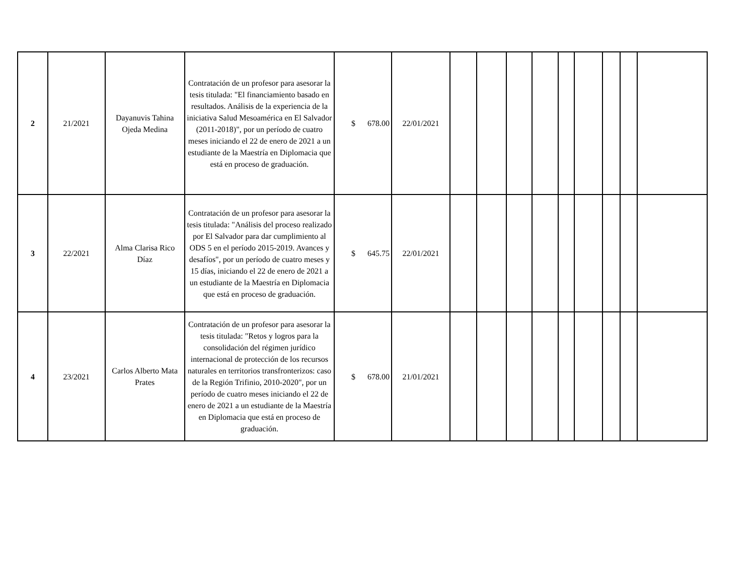| 2 | 21/2021 | Dayanuvis Tahina Ojeda Medina | Contratación de un profesor para asesorar la tesis titulada: "El financiamiento basado en resultados. Análisis de la experiencia de la iniciativa Salud Mesoamérica en El Salvador (2011-2018)", por un período de cuatro meses iniciando el 22 de enero de 2021 a un estudiante de la Maestría en Diplomacia que está en proceso de graduación. | $ 678.00 | 22/01/2021 | | | | | | | | | |
| 3 | 22/2021 | Alma Clarisa Rico Díaz | Contratación de un profesor para asesorar la tesis titulada: "Análisis del proceso realizado por El Salvador para dar cumplimiento al ODS 5 en el período 2015-2019. Avances y desafíos", por un período de cuatro meses y 15 días, iniciando el 22 de enero de 2021 a un estudiante de la Maestría en Diplomacia que está en proceso de graduación. | $ 645.75 | 22/01/2021 | | | | | | | | | |
| 4 | 23/2021 | Carlos Alberto Mata Prates | Contratación de un profesor para asesorar la tesis titulada: "Retos y logros para la consolidación del régimen jurídico internacional de protección de los recursos naturales en territorios transfronterizos: caso de la Región Trifinio, 2010-2020", por un período de cuatro meses iniciando el 22 de enero de 2021 a un estudiante de la Maestría en Diplomacia que está en proceso de graduación. | $ 678.00 | 21/01/2021 | | | | | | | | | |